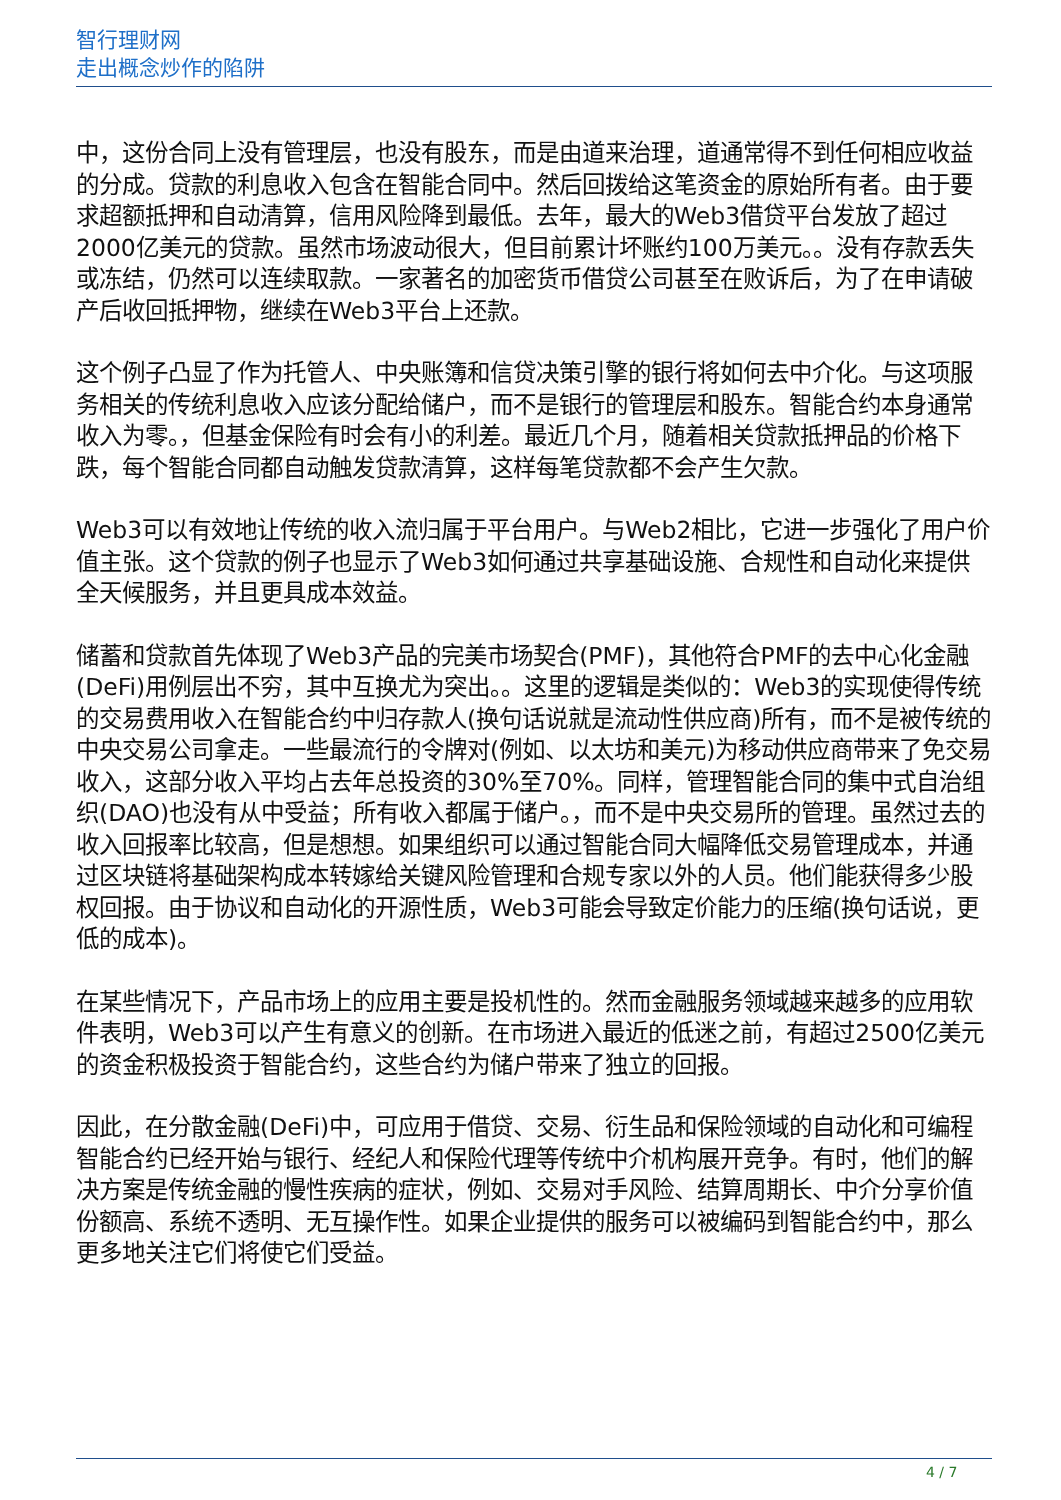智行理财网
走出概念炒作的陷阱
中，这份合同上没有管理层，也没有股东，而是由道来治理，道通常得不到任何相应收益的分成。贷款的利息收入包含在智能合同中。然后回拨给这笔资金的原始所有者。由于要求超额抵押和自动清算，信用风险降到最低。去年，最大的Web3借贷平台发放了超过2000亿美元的贷款。虽然市场波动很大，但目前累计坏账约100万美元。。没有存款丢失或冻结，仍然可以连续取款。一家著名的加密货币借贷公司甚至在败诉后，为了在申请破产后收回抵押物，继续在Web3平台上还款。
这个例子凸显了作为托管人、中央账簿和信贷决策引擎的银行将如何去中介化。与这项服务相关的传统利息收入应该分配给储户，而不是银行的管理层和股东。智能合约本身通常收入为零。，但基金保险有时会有小的利差。最近几个月，随着相关贷款抵押品的价格下跌，每个智能合同都自动触发贷款清算，这样每笔贷款都不会产生欠款。
Web3可以有效地让传统的收入流归属于平台用户。与Web2相比，它进一步强化了用户价值主张。这个贷款的例子也显示了Web3如何通过共享基础设施、合规性和自动化来提供全天候服务，并且更具成本效益。
储蓄和贷款首先体现了Web3产品的完美市场契合(PMF)，其他符合PMF的去中心化金融(DeFi)用例层出不穷，其中互换尤为突出。。这里的逻辑是类似的：Web3的实现使得传统的交易费用收入在智能合约中归存款人(换句话说就是流动性供应商)所有，而不是被传统的中央交易公司拿走。一些最流行的令牌对(例如、以太坊和美元)为移动供应商带来了免交易收入，这部分收入平均占去年总投资的30%至70%。同样，管理智能合同的集中式自治组织(DAO)也没有从中受益；所有收入都属于储户。，而不是中央交易所的管理。虽然过去的收入回报率比较高，但是想想。如果组织可以通过智能合同大幅降低交易管理成本，并通过区块链将基础架构成本转嫁给关键风险管理和合规专家以外的人员。他们能获得多少股权回报。由于协议和自动化的开源性质，Web3可能会导致定价能力的压缩(换句话说，更低的成本)。
在某些情况下，产品市场上的应用主要是投机性的。然而金融服务领域越来越多的应用软件表明，Web3可以产生有意义的创新。在市场进入最近的低迷之前，有超过2500亿美元的资金积极投资于智能合约，这些合约为储户带来了独立的回报。
因此，在分散金融(DeFi)中，可应用于借贷、交易、衍生品和保险领域的自动化和可编程智能合约已经开始与银行、经纪人和保险代理等传统中介机构展开竞争。有时，他们的解决方案是传统金融的慢性疾病的症状，例如、交易对手风险、结算周期长、中介分享价值份额高、系统不透明、无互操作性。如果企业提供的服务可以被编码到智能合约中，那么更多地关注它们将使它们受益。
4 / 7